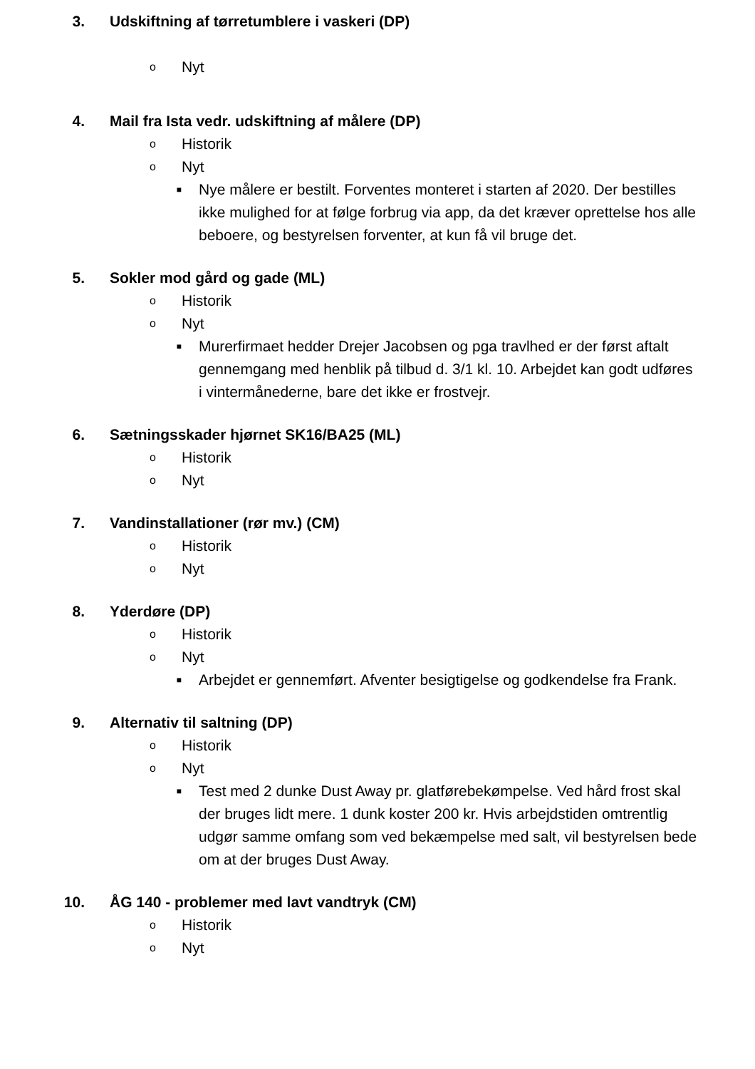3. Udskiftning af tørretumblere i vaskeri (DP)
o Nyt
4. Mail fra Ista vedr. udskiftning af målere (DP)
o Historik
o Nyt
■ Nye målere er bestilt. Forventes monteret i starten af 2020. Der bestilles ikke mulighed for at følge forbrug via app, da det kræver oprettelse hos alle beboere, og bestyrelsen forventer, at kun få vil bruge det.
5. Sokler mod gård og gade (ML)
o Historik
o Nyt
■ Murerfirmaet hedder Drejer Jacobsen og pga travlhed er der først aftalt gennemgang med henblik på tilbud d. 3/1 kl. 10. Arbejdet kan godt udføres i vintermånederne, bare det ikke er frostvejr.
6. Sætningsskader hjørnet SK16/BA25 (ML)
o Historik
o Nyt
7. Vandinstallationer (rør mv.) (CM)
o Historik
o Nyt
8. Yderdøre (DP)
o Historik
o Nyt
■ Arbejdet er gennemført. Afventer besigtigelse og godkendelse fra Frank.
9. Alternativ til saltning (DP)
o Historik
o Nyt
■ Test med 2 dunke Dust Away pr. glatførebekømpelse. Ved hård frost skal der bruges lidt mere. 1 dunk koster 200 kr. Hvis arbejdstiden omtrentlig udgør samme omfang som ved bekæmpelse med salt, vil bestyrelsen bede om at der bruges Dust Away.
10. ÅG 140 - problemer med lavt vandtryk (CM)
o Historik
o Nyt